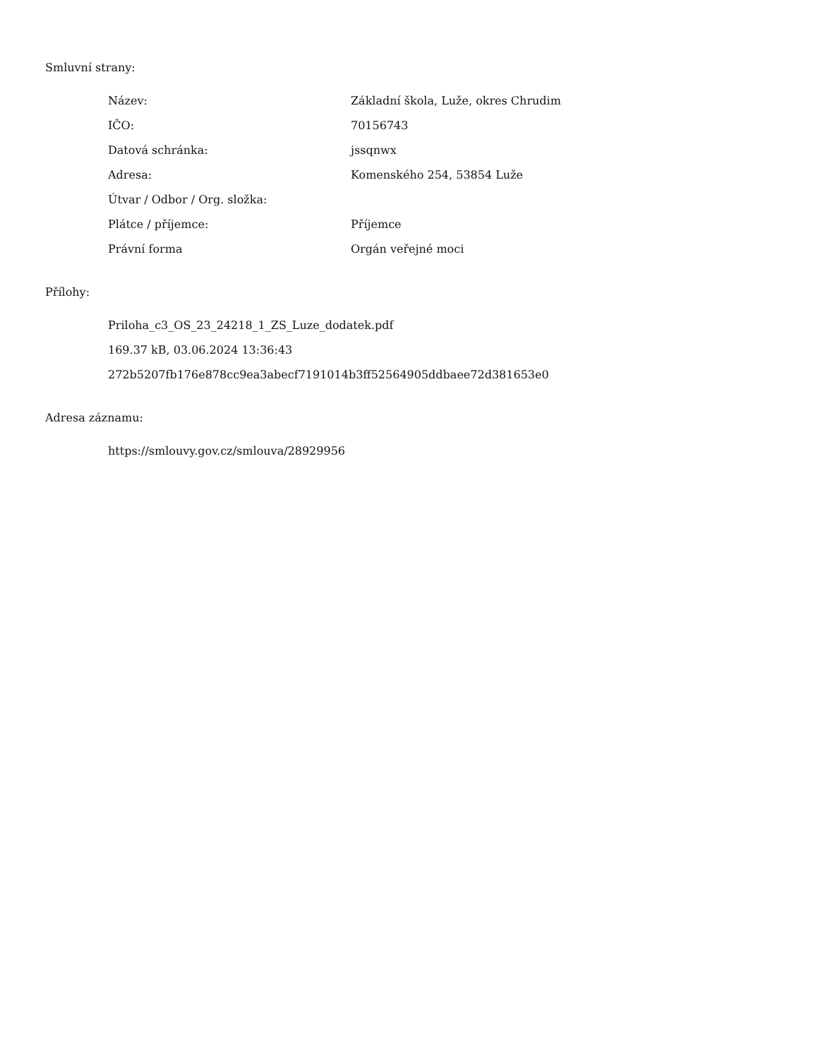Smluvní strany:
| Název: | Základní škola, Luže, okres Chrudim |
| IČO: | 70156743 |
| Datová schránka: | jssqnwx |
| Adresa: | Komenského 254, 53854 Luže |
| Útvar / Odbor / Org. složka: | |
| Plátce / příjemce: | Příjemce |
| Právní forma | Orgán veřejné moci |
Přílohy:
Priloha_c3_OS_23_24218_1_ZS_Luze_dodatek.pdf
169.37 kB, 03.06.2024 13:36:43
272b5207fb176e878cc9ea3abecf7191014b3ff52564905ddbaee72d381653e0
Adresa záznamu:
https://smlouvy.gov.cz/smlouva/28929956